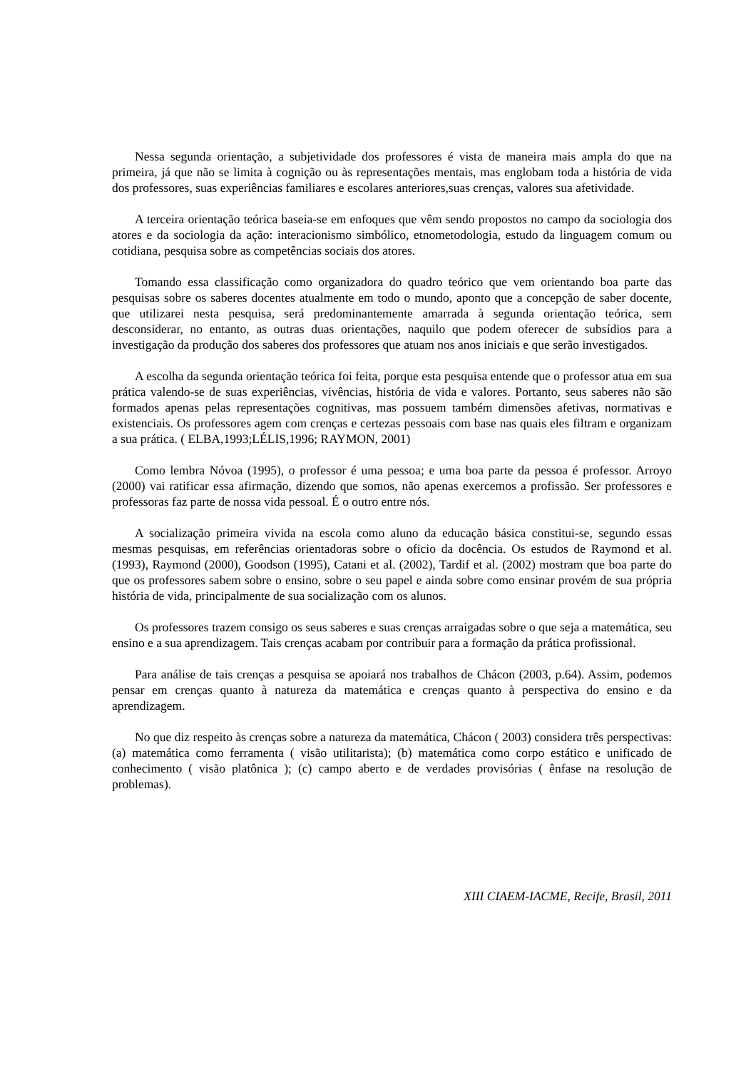Nessa segunda orientação, a subjetividade dos professores é vista de maneira mais ampla do que na primeira, já que não se limita à cognição ou às representações mentais, mas englobam toda a história de vida dos professores, suas experiências familiares e escolares anteriores,suas crenças, valores sua afetividade.
A terceira orientação teórica baseia-se em enfoques que vêm sendo propostos no campo da sociologia dos atores e da sociologia da ação: interacionismo simbólico, etnometodologia, estudo da linguagem comum ou cotidiana, pesquisa sobre as competências sociais dos atores.
Tomando essa classificação como organizadora do quadro teórico que vem orientando boa parte das pesquisas sobre os saberes docentes atualmente em todo o mundo, aponto que a concepção de saber docente, que utilizarei nesta pesquisa, será predominantemente amarrada à segunda orientação teórica, sem desconsiderar, no entanto, as outras duas orientações, naquilo que podem oferecer de subsídios para a investigação da produção dos saberes dos professores que atuam nos anos iniciais e que serão investigados.
A escolha da segunda orientação teórica foi feita, porque esta pesquisa entende que o professor atua em sua prática valendo-se de suas experiências, vivências, história de vida e valores. Portanto, seus saberes não são formados apenas pelas representações cognitivas, mas possuem também dimensões afetivas, normativas e existenciais. Os professores agem com crenças e certezas pessoais com base nas quais eles filtram e organizam a sua prática. ( ELBA,1993;LÉLIS,1996; RAYMON, 2001)
Como lembra Nóvoa (1995), o professor é uma pessoa; e uma boa parte da pessoa é professor. Arroyo (2000) vai ratificar essa afirmação, dizendo que somos, não apenas exercemos a profissão. Ser professores e professoras faz parte de nossa vida pessoal. É o outro entre nós.
A socialização primeira vivida na escola como aluno da educação básica constitui-se, segundo essas mesmas pesquisas, em referências orientadoras sobre o oficio da docência. Os estudos de Raymond et al. (1993), Raymond (2000), Goodson (1995), Catani et al. (2002), Tardif et al. (2002) mostram que boa parte do que os professores sabem sobre o ensino, sobre o seu papel e ainda sobre como ensinar provém de sua própria história de vida, principalmente de sua socialização com os alunos.
Os professores trazem consigo os seus saberes e suas crenças arraigadas sobre o que seja a matemática, seu ensino e a sua aprendizagem. Tais crenças acabam por contribuir para a formação da prática profissional.
Para análise de tais crenças a pesquisa se apoiará nos trabalhos de Chácon (2003, p.64). Assim, podemos pensar em crenças quanto à natureza da matemática e crenças quanto à perspectiva do ensino e da aprendizagem.
No que diz respeito às crenças sobre a natureza da matemática, Chácon ( 2003) considera três perspectivas: (a) matemática como ferramenta ( visão utilitarista); (b) matemática como corpo estático e unificado de conhecimento ( visão platônica ); (c) campo aberto e de verdades provisórias ( ênfase na resolução de problemas).
XIII CIAEM-IACME, Recife, Brasil, 2011